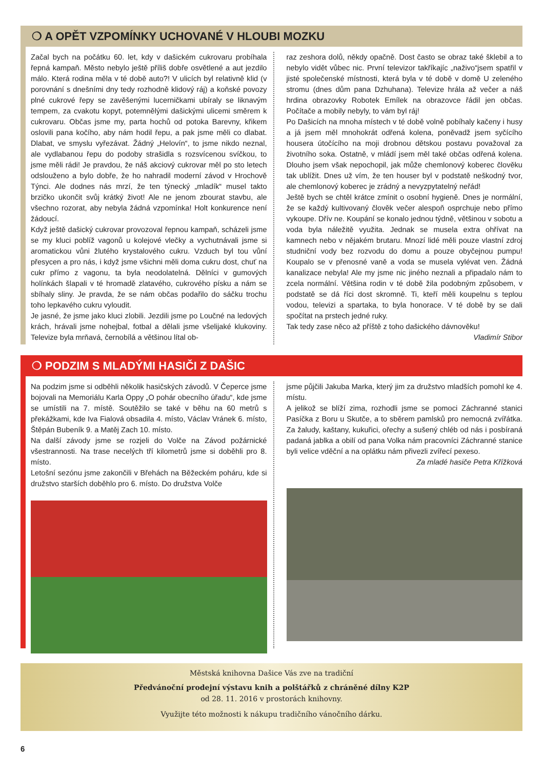❍ A OPĚT VZPOMÍNKY UCHOVANÉ V HLOUBI MOZKU
Začal bych na počátku 60. let, kdy v dašickém cukrovaru probíhala řepná kampaň. Město nebylo ještě příliš dobře osvětlené a aut jezdilo málo. Která rodina měla v té době auto?! V ulicích byl relativně klid (v porovnání s dnešními dny tedy rozhodně klidový ráj) a koňské povozy plné cukrové řepy se zavěšenými lucerničkami ubíraly se liknavým tempem, za cvakotu kopyt, potemnělými dašickými ulicemi směrem k cukrovaru. Občas jsme my, parta hochů od potoka Barevny, křikem oslovili pana kočího, aby nám hodil řepu, a pak jsme měli co dlabat. Dlabat, ve smyslu vyřezávat. Žádný „Helovín“, to jsme nikdo neznal, ale vydlabanou řepu do podoby strašidla s rozsvícenou svíčkou, to jsme měli rádi! Je pravdou, že náš akciový cukrovar měl po sto letech odslouženo a bylo dobře, že ho nahradil moderní závod v Hrochově Týnci. Ale dodnes nás mrzí, že ten týnecký „mladík“ musel takto brzičko ukončit svůj krátký život! Ale ne jenom zbourat stavbu, ale všechno rozorat, aby nebyla žádná vzpomínka! Holt konkurence není žádoucí.
Když ještě dašický cukrovar provozoval řepnou kampaň, scházeli jsme se my kluci poblíž vagonů u kolejové vlečky a vychutnávali jsme si aromatickou vůni žlutého krystalového cukru. Vzduch byl tou vůní přesycen a pro nás, i když jsme všichni měli doma cukru dost, chuť na cukr přímo z vagonu, ta byla neodolatelná. Dělníci v gumových holínkách šlapali v té hromadě zlatavého, cukrového písku a nám se sbíhaly sliny. Je pravda, že se nám občas podařilo do sáčku trochu toho lepkavého cukru vyloudit.
Je jasné, že jsme jako kluci zlobili. Jezdili jsme po Loučné na ledových krách, hrávali jsme nohejbal, fotbal a dělali jsme všelijaké klukoviny. Televize byla mrňavá, černobílá a většinou lítal ob-
raz zeshora dolů, někdy opačně. Dost často se obraz také šklebil a to nebylo vidět vůbec nic. První televizor takříkajíc „naživo“jsem spatřil v jisté společenské místnosti, která byla v té době v domě U zeleného stromu (dnes dům pana Dzhuhana). Televize hrála až večer a náš hrdina obrazovky Robotek Emílek na obrazovce řádil jen občas. Počítače a mobily nebyly, to vám byl ráj!
Po Dašicích na mnoha místech v té době volně pobíhaly kačeny i husy a já jsem měl mnohokrát odřená kolena, poněvadž jsem syčícího housera útočícího na moji drobnou dětskou postavu považoval za životního soka. Ostatně, v mládí jsem měl také občas odřená kolena. Dlouho jsem však nepochopil, jak může chemlonový koberec člověku tak ublížit. Dnes už vím, že ten houser byl v podstatě neškodný tvor, ale chemlonový koberec je zrádný a nevyzpytatelný neřád!
Ještě bych se chtěl krátce zmínit o osobní hygieně. Dnes je normální, že se každý kultivovaný člověk večer alespoň osprchuje nebo přímo vykoupe. Dřív ne. Koupání se konalo jednou týdně, většinou v sobotu a voda byla náležitě využita. Jednak se musela extra ohřívat na kamnech nebo v nějakém brutaru. Mnozí lidé měli pouze vlastní zdroj studniční vody bez rozvodu do domu a pouze obyčejnou pumpu! Koupalo se v přenosné vaně a voda se musela vylévat ven. Žádná kanalizace nebyla! Ale my jsme nic jiného neznali a připadalo nám to zcela normální. Většina rodin v té době žila podobným způsobem, v podstatě se dá říci dost skromně. Ti, kteří měli koupelnu s teplou vodou, televizi a spartaka, to byla honorace. V té době by se dali spočítat na prstech jedné ruky.
Tak tedy zase něco až příště z toho dašického dávnověku!
Vladimír Stibor
❍ PODZIM S MLADÝMI HASIČI Z DAŠIC
Na podzim jsme si odběhli několik hasičských závodů. V Čeperce jsme bojovali na Memoriálu Karla Oppy „O pohár obecního úřadu“, kde jsme se umístili na 7. místě. Soutěžilo se také v běhu na 60 metrů s překážkami, kde Iva Fialová obsadila 4. místo, Václav Vránek 6. místo, Štěpán Bubeník 9. a Matěj Zach 10. místo.
Na další závody jsme se rozjeli do Volče na Závod požárnické všestrannosti. Na trase necelých tří kilometrů jsme si doběhli pro 8. místo.
Letošní sezónu jsme zakončili v Břehách na Běžeckém poháru, kde si družstvo starších doběhlo pro 6. místo. Do družstva Volče
jsme půjčili Jakuba Marka, který jim za družstvo mladších pomohl ke 4. místu.
A jelikož se blíží zima, rozhodli jsme se pomoci Záchranné stanici Pasíčka z Boru u Skutče, a to sběrem pamlsků pro nemocná zvířátka. Za žaludy, kaštany, kukuřici, ořechy a sušený chléb od nás i posbíraná padaná jablka a obilí od pana Volka nám pracovníci Záchranné stanice byli velice vděční a na oplátku nám přivezli zvířecí pexeso.
Za mladé hasiče Petra Křížková
Městská knihovna Dašice Vás zve na tradiční
Předvánoční prodejní výstavu knih a polštářků z chráněné dílny K2P
od 28. 11. 2016 v prostorách knihovny.
Využijte této možnosti k nákupu tradičního vánočního dárku.
6